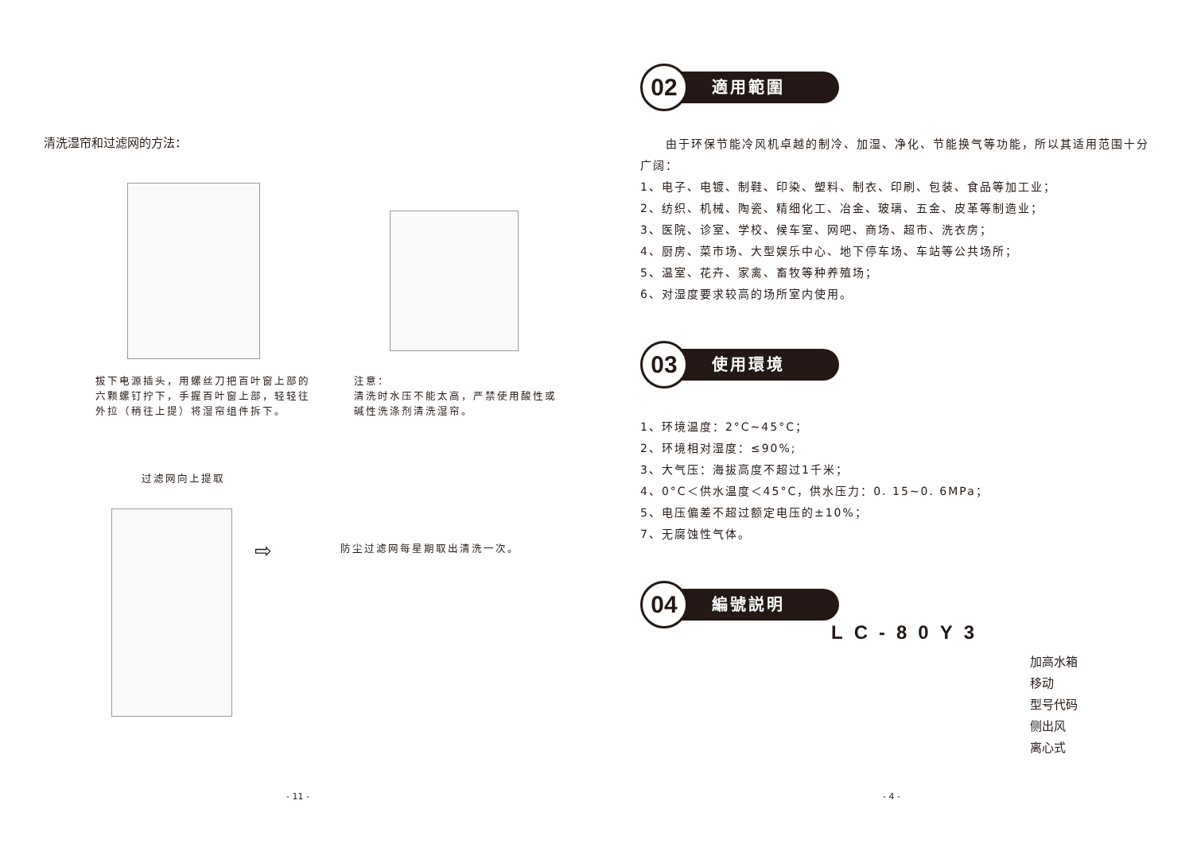清洗湿帘和过滤网的方法：
拔下电源插头，用螺丝刀把百叶窗上部的六颗螺钉拧下，手握百叶窗上部，轻轻往外拉（稍往上提）将湿帘组件拆下。
注意：
清洗时水压不能太高，严禁使用酸性或碱性洗涤剂清洗湿帘。
过滤网向上提取
⇨ 防尘过滤网每星期取出清洗一次。
- 11 -
02
適用範圍
　　由于环保节能冷风机卓越的制冷、加湿、净化、节能换气等功能，所以其适用范围十分广阔：
1、电子、电镀、制鞋、印染、塑料、制衣、印刷、包装、食品等加工业；
2、纺织、机械、陶瓷、精细化工、冶金、玻璃、五金、皮革等制造业；
3、医院、诊室、学校、候车室、网吧、商场、超市、洗衣房；
4、厨房、菜市场、大型娱乐中心、地下停车场、车站等公共场所；
5、温室、花卉、家禽、畜牧等种养殖场；
6、对湿度要求较高的场所室内使用。
03
使用環境
1、环境温度：2°C~45°C；
2、环境相对湿度：≤90%;
3、大气压：海拔高度不超过1千米；
4、0°C＜供水温度＜45°C，供水压力：0. 15~0. 6MPa；
5、电压偏差不超过额定电压的±10%；
7、无腐蚀性气体。
04
編號説明
LC-80Y3
加高水箱
移动
型号代码
侧出风
离心式
- 4 -